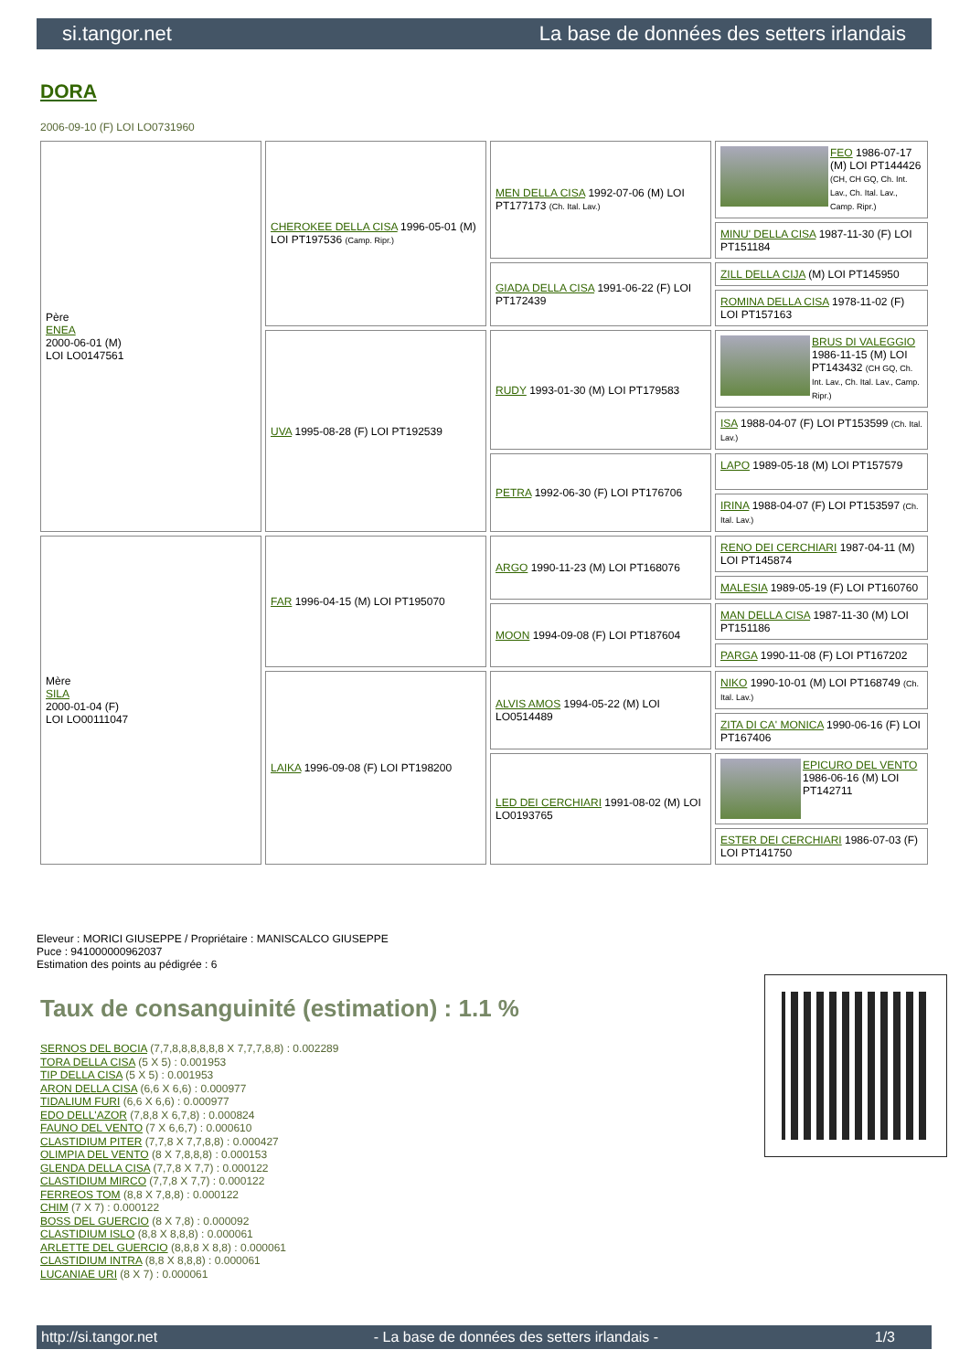si.tangor.net La base de données des setters irlandais
DORA
2006-09-10 (F) LOI LO0731960
| Père ENEA 2000-06-01 (M) LOI LO0147561 | CHEROKEE DELLA CISA 1996-05-01 (M) LOI PT197536 (Camp. Ripr.) | MEN DELLA CISA 1992-07-06 (M) LOI PT177173 (Ch. Ital. Lav.) | FEO 1986-07-17 (M) LOI PT144426 (CH, CH GQ, Ch. Int. Lav., Ch. Ital. Lav., Camp. Ripr.) |
| | | | MINU' DELLA CISA 1987-11-30 (F) LOI PT151184 |
| | | GIADA DELLA CISA 1991-06-22 (F) LOI PT172439 | ZILL DELLA CIJA (M) LOI PT145950 |
| | | | ROMINA DELLA CISA 1978-11-02 (F) LOI PT157163 |
| | UVA 1995-08-28 (F) LOI PT192539 | RUDY 1993-01-30 (M) LOI PT179583 | BRUS DI VALEGGIO 1986-11-15 (M) LOI PT143432 (CH GQ, Ch. Int. Lav., Ch. Ital. Lav., Camp. Ripr.) |
| | | | ISA 1988-04-07 (F) LOI PT153599 (Ch. Ital. Lav.) |
| | | PETRA 1992-06-30 (F) LOI PT176706 | LAPO 1989-05-18 (M) LOI PT157579 |
| | | | IRINA 1988-04-07 (F) LOI PT153597 (Ch. Ital. Lav.) |
| Mère SILA 2000-01-04 (F) LOI LO00111047 | FAR 1996-04-15 (M) LOI PT195070 | ARGO 1990-11-23 (M) LOI PT168076 | RENO DEI CERCHIARI 1987-04-11 (M) LOI PT145874 |
| | | | MALESIA 1989-05-19 (F) LOI PT160760 |
| | | MOON 1994-09-08 (F) LOI PT187604 | MAN DELLA CISA 1987-11-30 (M) LOI PT151186 |
| | | | PARGA 1990-11-08 (F) LOI PT167202 |
| | LAIKA 1996-09-08 (F) LOI PT198200 | ALVIS AMOS 1994-05-22 (M) LOI LO0514489 | NIKO 1990-10-01 (M) LOI PT168749 (Ch. Ital. Lav.) |
| | | | ZITA DI CA' MONICA 1990-06-16 (F) LOI PT167406 |
| | | LED DEI CERCHIARI 1991-08-02 (M) LOI LO0193765 | EPICURO DEL VENTO 1986-06-16 (M) LOI PT142711 |
| | | | ESTER DEI CERCHIARI 1986-07-03 (F) LOI PT141750 |
Eleveur : MORICI GIUSEPPE / Propriétaire : MANISCALCO GIUSEPPE
Puce : 941000000962037
Estimation des points au pédigrée : 6
Taux de consanguinité (estimation) : 1.1 %
SERNOS DEL BOCIA (7,7,8,8,8,8,8,8 X 7,7,7,8,8) : 0.002289
TORA DELLA CISA (5 X 5) : 0.001953
TIP DELLA CISA (5 X 5) : 0.001953
ARON DELLA CISA (6,6 X 6,6) : 0.000977
TIDALIUM FURI (6,6 X 6,6) : 0.000977
EDO DELL'AZOR (7,8,8 X 6,7,8) : 0.000824
FAUNO DEL VENTO (7 X 6,6,7) : 0.000610
CLASTIDIUM PITER (7,7,8 X 7,7,8,8) : 0.000427
OLIMPIA DEL VENTO (8 X 7,8,8,8) : 0.000153
GLENDA DELLA CISA (7,7,8 X 7,7) : 0.000122
CLASTIDIUM MIRCO (7,7,8 X 7,7) : 0.000122
FERREOS TOM (8,8 X 7,8,8) : 0.000122
CHIM (7 X 7) : 0.000122
BOSS DEL GUERCIO (8 X 7,8) : 0.000092
CLASTIDIUM ISLO (8,8 X 8,8,8) : 0.000061
ARLETTE DEL GUERCIO (8,8,8 X 8,8) : 0.000061
CLASTIDIUM INTRA (8,8 X 8,8,8) : 0.000061
LUCANIAE URI (8 X 7) : 0.000061
http://si.tangor.net - La base de données des setters irlandais - 1/3